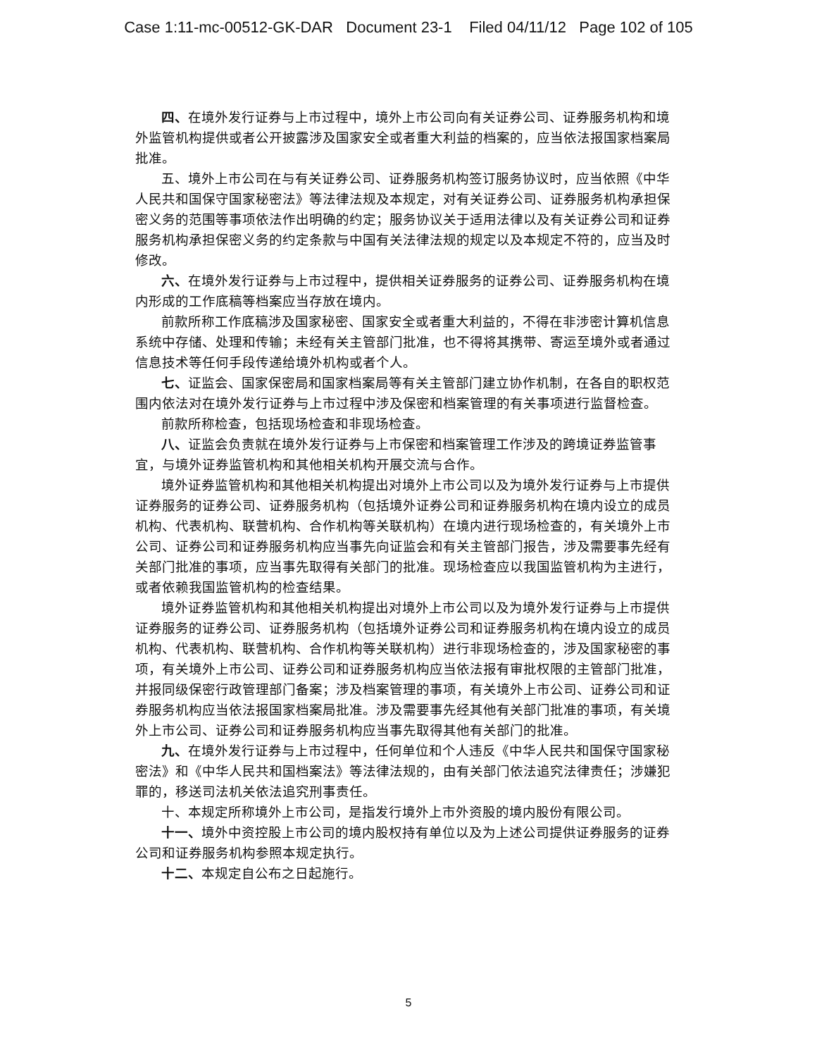Case 1:11-mc-00512-GK-DAR Document 23-1 Filed 04/11/12 Page 102 of 105
四、在境外发行证券与上市过程中，境外上市公司向有关证券公司、证券服务机构和境外监管机构提供或者公开披露涉及国家安全或者重大利益的档案的，应当依法报国家档案局批准。
五、境外上市公司在与有关证券公司、证券服务机构签订服务协议时，应当依照《中华人民共和国保守国家秘密法》等法律法规及本规定，对有关证券公司、证券服务机构承担保密义务的范围等事项依法作出明确的约定；服务协议关于适用法律以及有关证券公司和证券服务机构承担保密义务的约定条款与中国有关法律法规的规定以及本规定不符的，应当及时修改。
六、在境外发行证券与上市过程中，提供相关证券服务的证券公司、证券服务机构在境内形成的工作底稿等档案应当存放在境内。
前款所称工作底稿涉及国家秘密、国家安全或者重大利益的，不得在非涉密计算机信息系统中存储、处理和传输；未经有关主管部门批准，也不得将其携带、寄运至境外或者通过信息技术等任何手段传递给境外机构或者个人。
七、证监会、国家保密局和国家档案局等有关主管部门建立协作机制，在各自的职权范围内依法对在境外发行证券与上市过程中涉及保密和档案管理的有关事项进行监督检查。
前款所称检查，包括现场检查和非现场检查。
八、证监会负责就在境外发行证券与上市保密和档案管理工作涉及的跨境证券监管事宜，与境外证券监管机构和其他相关机构开展交流与合作。
境外证券监管机构和其他相关机构提出对境外上市公司以及为境外发行证券与上市提供证券服务的证券公司、证券服务机构（包括境外证券公司和证券服务机构在境内设立的成员机构、代表机构、联营机构、合作机构等关联机构）在境内进行现场检查的，有关境外上市公司、证券公司和证券服务机构应当事先向证监会和有关主管部门报告，涉及需要事先经有关部门批准的事项，应当事先取得有关部门的批准。现场检查应以我国监管机构为主进行，或者依赖我国监管机构的检查结果。
境外证券监管机构和其他相关机构提出对境外上市公司以及为境外发行证券与上市提供证券服务的证券公司、证券服务机构（包括境外证券公司和证券服务机构在境内设立的成员机构、代表机构、联营机构、合作机构等关联机构）进行非现场检查的，涉及国家秘密的事项，有关境外上市公司、证券公司和证券服务机构应当依法报有审批权限的主管部门批准，并报同级保密行政管理部门备案；涉及档案管理的事项，有关境外上市公司、证券公司和证券服务机构应当依法报国家档案局批准。涉及需要事先经其他有关部门批准的事项，有关境外上市公司、证券公司和证券服务机构应当事先取得其他有关部门的批准。
九、在境外发行证券与上市过程中，任何单位和个人违反《中华人民共和国保守国家秘密法》和《中华人民共和国档案法》等法律法规的，由有关部门依法追究法律责任；涉嫌犯罪的，移送司法机关依法追究刑事责任。
十、本规定所称境外上市公司，是指发行境外上市外资股的境内股份有限公司。
十一、境外中资控股上市公司的境内股权持有单位以及为上述公司提供证券服务的证券公司和证券服务机构参照本规定执行。
十二、本规定自公布之日起施行。
5